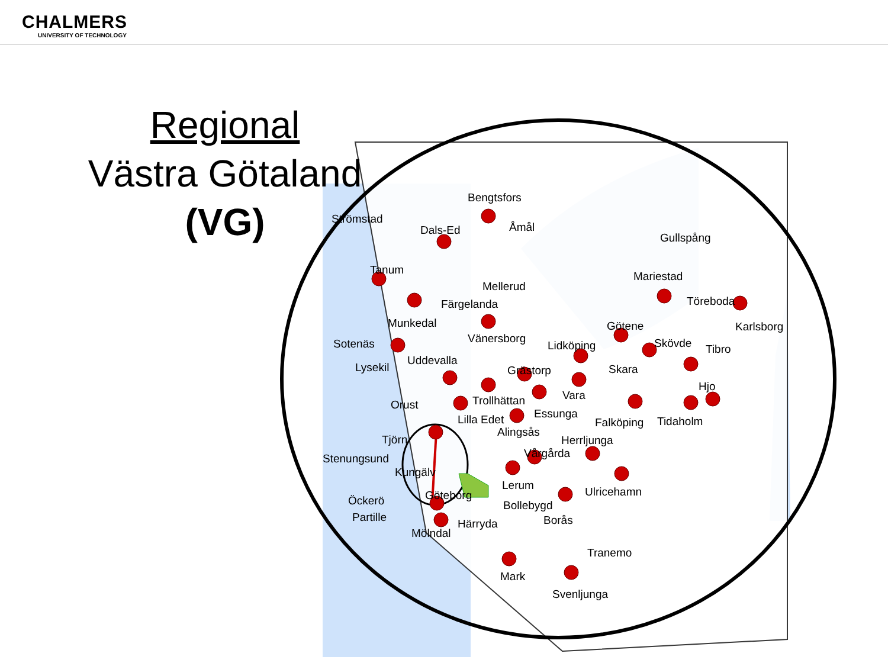CHALMERS
UNIVERSITY OF TECHNOLOGY
Regional
Västra Götaland
(VG)
Bengtsfors
Strömstad
Dals-Ed
Åmål
Gullspång
Tanum
Mellerud
Mariestad
Färgelanda
Töreboda
Munkedal
Götene
Karlsborg
Sotenäs
Vänersborg
Lidköping
Skövde
Tibro
Uddevalla
Lysekil
Grästorp
Skara
Hjo
Vara
Orust
Trollhättan
Essunga
Lilla Edet
Falköping
Tidaholm
Alingsås
Tjörn
Herrljunga
Stenungsund
Vårgårda
Kungälv
Lerum
Ulricehamn
Göteborg
Öckerö
Bollebygd
Partille
Borås
Härryda
Mölndal
Tranemo
Mark
Svenljunga